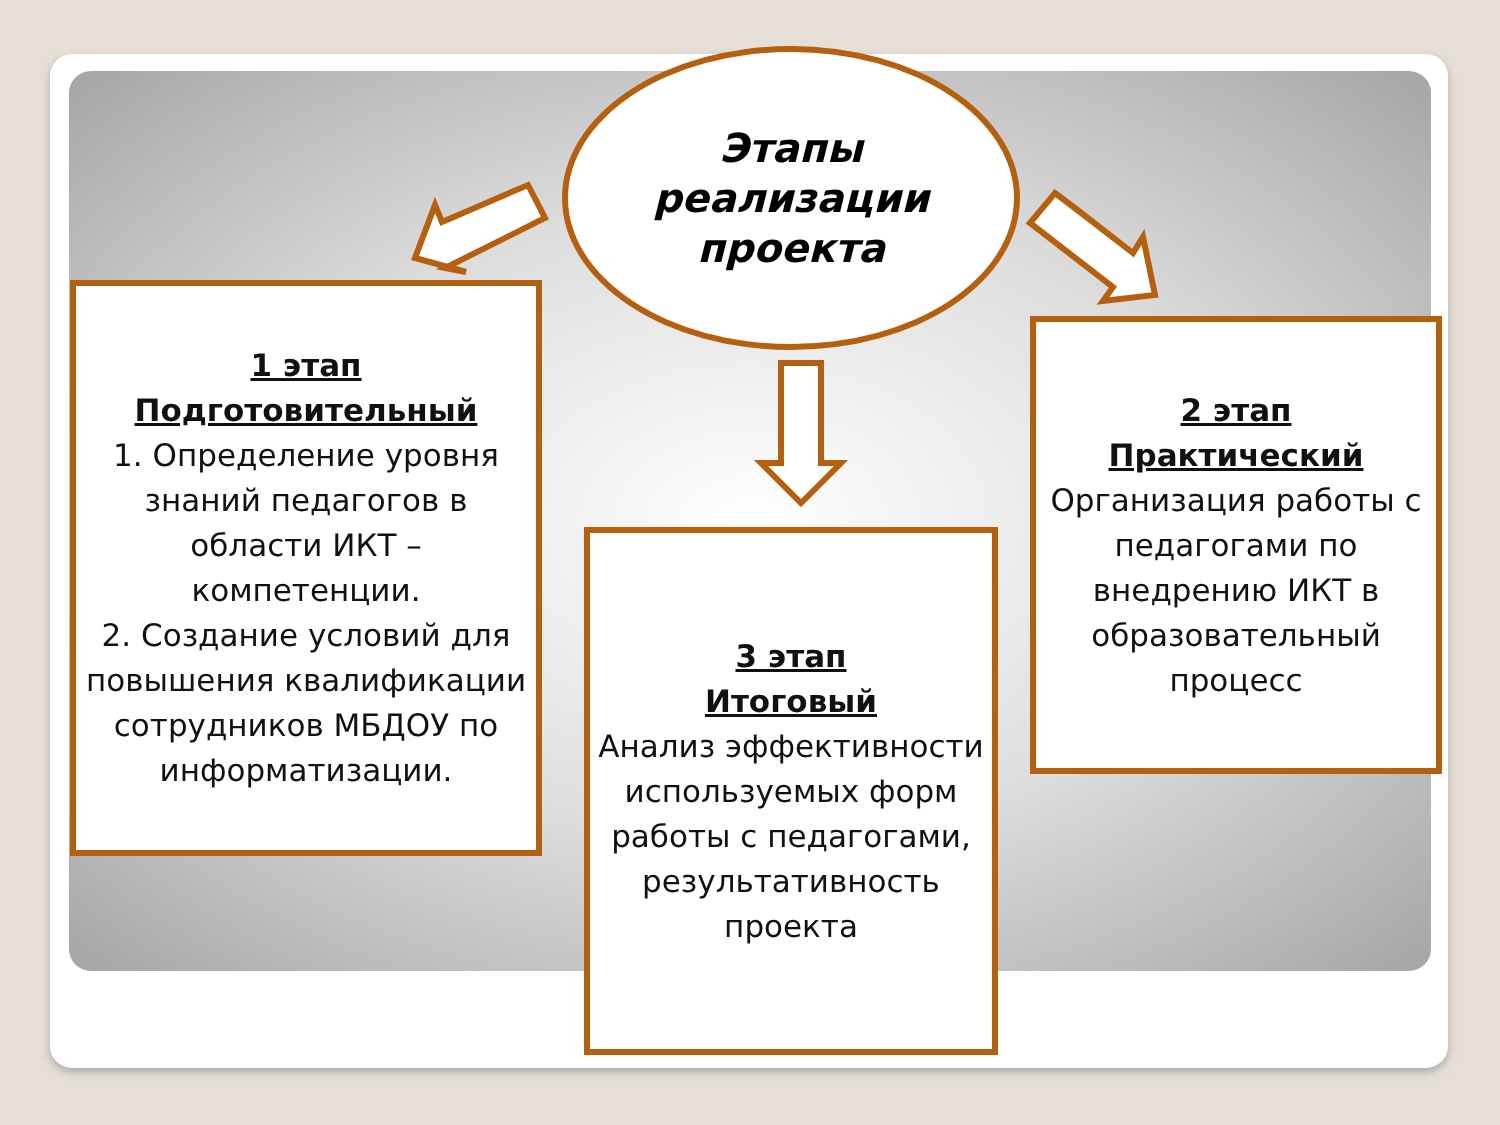Этапы
реализации
проекта
1 этап
Подготовительный
1. Определение уровня знаний педагогов в области ИКТ – компетенции.
2. Создание условий для повышения квалификации сотрудников МБДОУ по информатизации.
2 этап
Практический
Организация работы с педагогами по внедрению ИКТ в образовательный процесс
3 этап
Итоговый
Анализ эффективности используемых форм работы с педагогами, результативность проекта